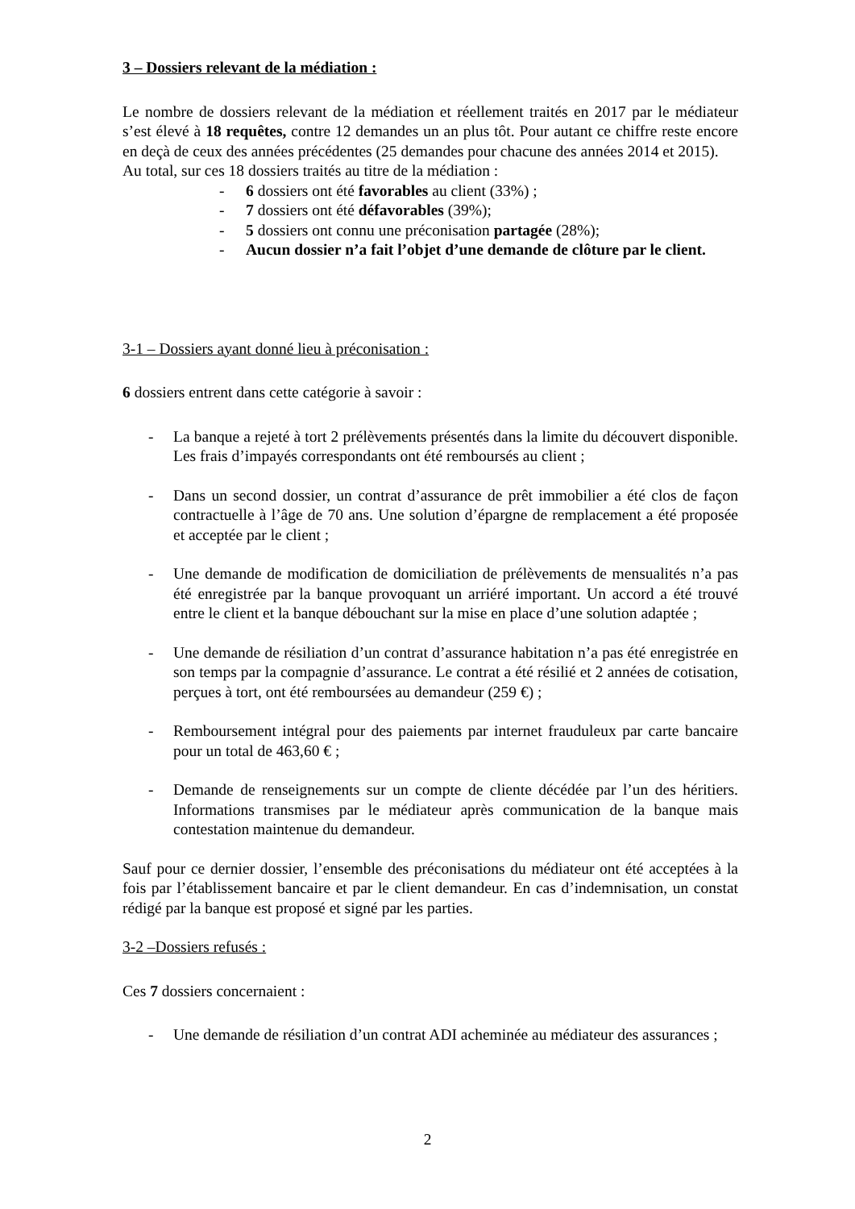3 – Dossiers relevant de la médiation :
Le nombre de dossiers relevant de la médiation et réellement traités en 2017 par le médiateur s’est élevé à 18 requêtes, contre 12 demandes un an plus tôt. Pour autant ce chiffre reste encore en deçà de ceux des années précédentes (25 demandes pour chacune des années 2014 et 2015).
Au total, sur ces 18 dossiers traités au titre de la médiation :
- 6 dossiers ont été favorables au client (33%) ;
- 7 dossiers ont été défavorables (39%);
- 5 dossiers ont connu une préconisation partagée (28%);
- Aucun dossier n’a fait l’objet d’une demande de clôture par le client.
3-1 – Dossiers ayant donné lieu à préconisation :
6 dossiers entrent dans cette catégorie à savoir :
- La banque a rejeté à tort 2 prélèvements présentés dans la limite du découvert disponible. Les frais d’impayés correspondants ont été remboursés au client ;
- Dans un second dossier, un contrat d’assurance de prêt immobilier a été clos de façon contractuelle à l’âge de 70 ans. Une solution d’épargne de remplacement a été proposée et acceptée par le client ;
- Une demande de modification de domiciliation de prélèvements de mensualités n’a pas été enregistrée par la banque provoquant un arriéré important. Un accord a été trouvé entre le client et la banque débouchant sur la mise en place d’une solution adaptée ;
- Une demande de résiliation d’un contrat d’assurance habitation n’a pas été enregistrée en son temps par la compagnie d’assurance. Le contrat a été résilié et 2 années de cotisation, perçues à tort, ont été remboursées au demandeur (259 €) ;
- Remboursement intégral pour des paiements par internet frauduleux par carte bancaire pour un total de 463,60 € ;
- Demande de renseignements sur un compte de cliente décédée par l’un des héritiers. Informations transmises par le médiateur après communication de la banque mais contestation maintenue du demandeur.
Sauf pour ce dernier dossier, l’ensemble des préconisations du médiateur ont été acceptées à la fois par l’établissement bancaire et par le client demandeur. En cas d’indemnisation, un constat rédigé par la banque est proposé et signé par les parties.
3-2 –Dossiers refusés :
Ces 7 dossiers concernaient :
- Une demande de résiliation d’un contrat ADI acheminée au médiateur des assurances ;
2